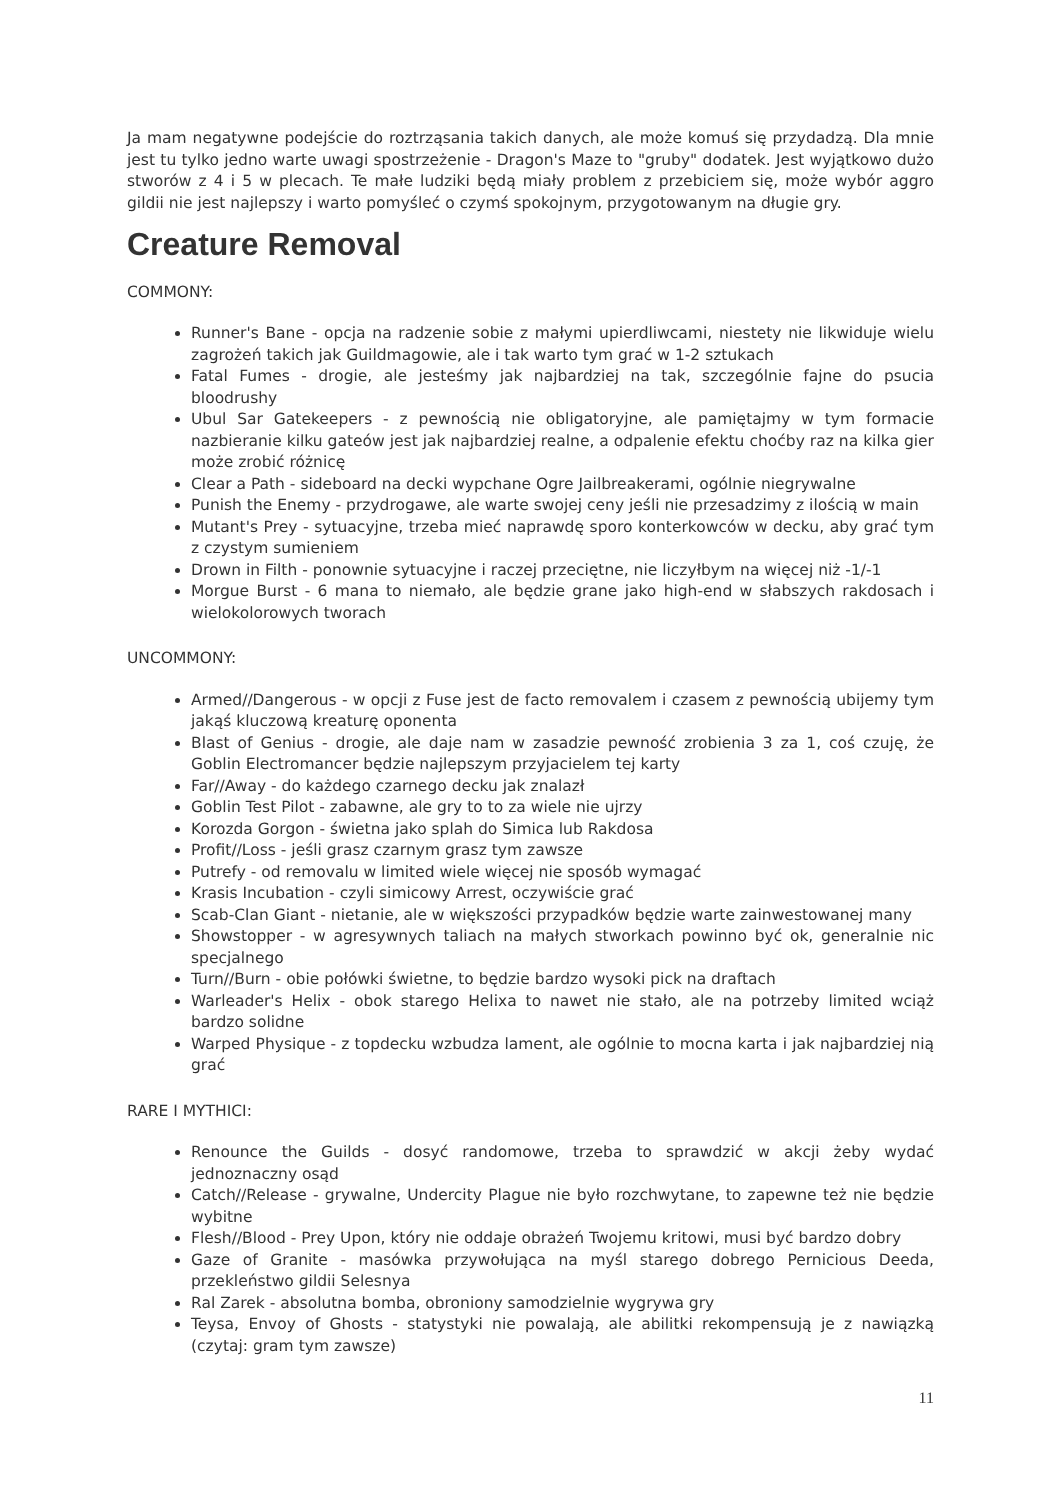Ja mam negatywne podejście do roztrząsania takich danych, ale może komuś się przydadzą. Dla mnie jest tu tylko jedno warte uwagi spostrzeżenie - Dragon's Maze to "gruby" dodatek. Jest wyjątkowo dużo stworów z 4 i 5 w plecach. Te małe ludziki będą miały problem z przebiciem się, może wybór aggro gildii nie jest najlepszy i warto pomyśleć o czymś spokojnym, przygotowanym na długie gry.
Creature Removal
COMMONY:
Runner's Bane - opcja na radzenie sobie z małymi upierdliwcami, niestety nie likwiduje wielu zagrożeń takich jak Guildmagowie, ale i tak warto tym grać w 1-2 sztukach
Fatal Fumes - drogie, ale jesteśmy jak najbardziej na tak, szczególnie fajne do psucia bloodrushy
Ubul Sar Gatekeepers - z pewnością nie obligatoryjne, ale pamiętajmy w tym formacie nazbieranie kilku gateów jest jak najbardziej realne, a odpalenie efektu choćby raz na kilka gier może zrobić różnicę
Clear a Path - sideboard na decki wypchane Ogre Jailbreakerami, ogólnie niegrywalne
Punish the Enemy - przydrogawe, ale warte swojej ceny jeśli nie przesadzimy z ilością w main
Mutant's Prey - sytuacyjne, trzeba mieć naprawdę sporo konterkowców w decku, aby grać tym z czystym sumieniem
Drown in Filth - ponownie sytuacyjne i raczej przeciętne, nie liczyłbym na więcej niż -1/-1
Morgue Burst - 6 mana to niemało, ale będzie grane jako high-end w słabszych rakdosach i wielokolorowych tworach
UNCOMMONY:
Armed//Dangerous - w opcji z Fuse jest de facto removalem i czasem z pewnością ubijemy tym jakąś kluczową kreaturę oponenta
Blast of Genius - drogie, ale daje nam w zasadzie pewność zrobienia 3 za 1, coś czuję, że Goblin Electromancer będzie najlepszym przyjacielem tej karty
Far//Away - do każdego czarnego decku jak znalazł
Goblin Test Pilot - zabawne, ale gry to to za wiele nie ujrzy
Korozda Gorgon - świetna jako splah do Simica lub Rakdosa
Profit//Loss - jeśli grasz czarnym grasz tym zawsze
Putrefy - od removalu w limited wiele więcej nie sposób wymagać
Krasis Incubation - czyli simicowy Arrest, oczywiście grać
Scab-Clan Giant - nietanie, ale w większości przypadków będzie warte zainwestowanej many
Showstopper - w agresywnych taliach na małych stworkach powinno być ok, generalnie nic specjalnego
Turn//Burn - obie połówki świetne, to będzie bardzo wysoki pick na draftach
Warleader's Helix - obok starego Helixa to nawet nie stało, ale na potrzeby limited wciąż bardzo solidne
Warped Physique - z topdecku wzbudza lament, ale ogólnie to mocna karta i jak najbardziej nią grać
RARE I MYTHICI:
Renounce the Guilds - dosyć randomowe, trzeba to sprawdzić w akcji żeby wydać jednoznaczny osąd
Catch//Release - grywalne, Undercity Plague nie było rozchwytane, to zapewne też nie będzie wybitne
Flesh//Blood - Prey Upon, który nie oddaje obrażeń Twojemu kritowi, musi być bardzo dobry
Gaze of Granite - masówka przywołująca na myśl starego dobrego Pernicious Deeda, przekleństwo gildii Selesnya
Ral Zarek - absolutna bomba, obroniony samodzielnie wygrywa gry
Teysa, Envoy of Ghosts - statystyki nie powalają, ale abilitki rekompensują je z nawiązką (czytaj: gram tym zawsze)
11